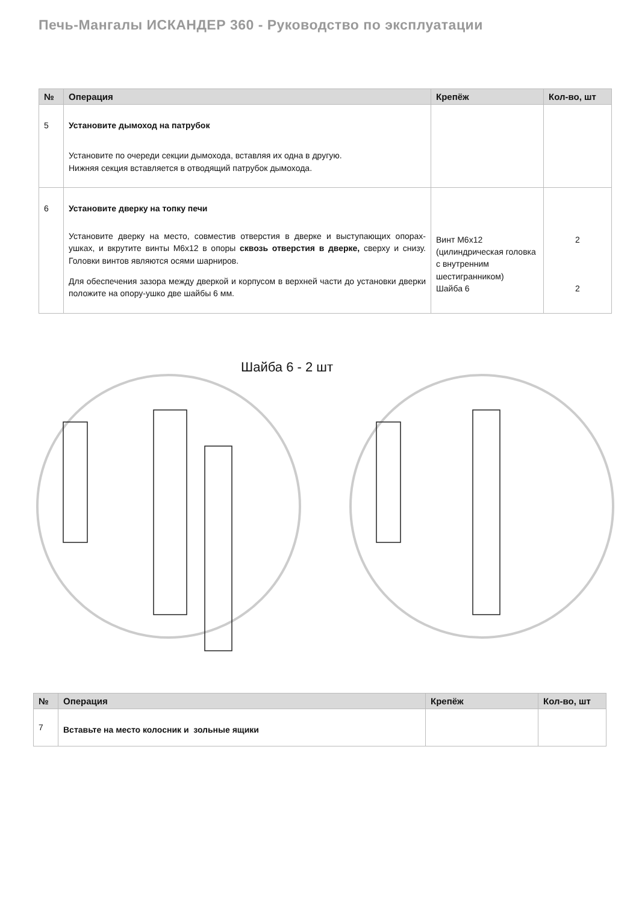Печь-Мангалы ИСКАНДЕР 360 - Руководство по эксплуатации
| № | Операция | Крепёж | Кол-во, шт |
| --- | --- | --- | --- |
| 5 | Установите дымоход на патрубок Установите по очереди секции дымохода, вставляя их одна в другую. Нижняя секция вставляется в отводящий патрубок дымохода. | | |
| 6 | Установите дверку на топку печи Установите дверку на место, совместив отверстия в дверке и выступающих опорах-ушках, и вкрутите винты М6х12 в опоры сквозь отверстия в дверке, сверху и снизу. Головки винтов являются осями шарниров. Для обеспечения зазора между дверкой и корпусом в верхней части до установки дверки положите на опору-ушко две шайбы 6 мм. | Винт М6х12 (цилиндрическая головка с внутренним шестигранником) Шайба 6 | 2 2 |
Шайба 6 - 2 шт
| № | Операция | Крепёж | Кол-во, шт |
| --- | --- | --- | --- |
| 7 | Вставьте на место колосник и зольные ящики | | |